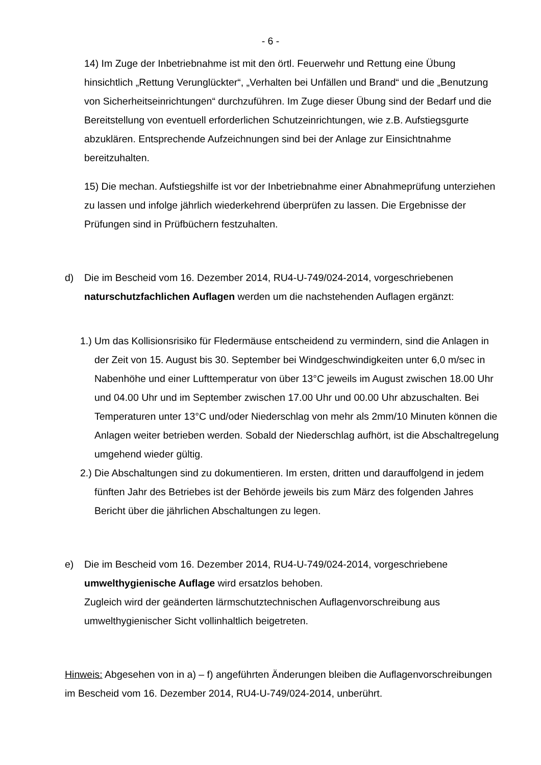- 6 -
14) Im Zuge der Inbetriebnahme ist mit den örtl. Feuerwehr und Rettung eine Übung hinsichtlich „Rettung Verunglückter“, „Verhalten bei Unfällen und Brand“ und die „Benutzung von Sicherheitseinrichtungen“ durchzuführen. Im Zuge dieser Übung sind der Bedarf und die Bereitstellung von eventuell erforderlichen Schutzeinrichtungen, wie z.B. Aufstiegsgurte abzuklären. Entsprechende Aufzeichnungen sind bei der Anlage zur Einsichtnahme bereitzuhalten.
15) Die mechan. Aufstiegshilfe ist vor der Inbetriebnahme einer Abnahmeprüfung unterziehen zu lassen und infolge jährlich wiederkehrend überprüfen zu lassen. Die Ergebnisse der Prüfungen sind in Prüfbüchern festzuhalten.
d) Die im Bescheid vom 16. Dezember 2014, RU4-U-749/024-2014, vorgeschriebenen naturschutzfachlichen Auflagen werden um die nachstehenden Auflagen ergänzt:
1.)
Um das Kollisionsrisiko für Fledermäuse entscheidend zu vermindern, sind die Anlagen in der Zeit von 15. August bis 30. September bei Windgeschwindigkeiten unter 6,0 m/sec in Nabenhöhe und einer Lufttemperatur von über 13°C jeweils im August zwischen 18.00 Uhr und 04.00 Uhr und im September zwischen 17.00 Uhr und 00.00 Uhr abzuschalten. Bei Temperaturen unter 13°C und/oder Niederschlag von mehr als 2mm/10 Minuten können die Anlagen weiter betrieben werden. Sobald der Niederschlag aufhört, ist die Abschaltregelung umgehend wieder gültig.
2.)
Die Abschaltungen sind zu dokumentieren. Im ersten, dritten und darauffolgend in jedem fünften Jahr des Betriebes ist der Behörde jeweils bis zum März des folgenden Jahres Bericht über die jährlichen Abschaltungen zu legen.
e) Die im Bescheid vom 16. Dezember 2014, RU4-U-749/024-2014, vorgeschriebene umwelthygienische Auflage wird ersatzlos behoben.
Zugleich wird der geänderten lärmschutztechnischen Auflagenvorschreibung aus umwelthygienischer Sicht vollinhaltlich beigetreten.
Hinweis: Abgesehen von in a) – f) angeführten Änderungen bleiben die Auflagenvorschreibungen im Bescheid vom 16. Dezember 2014, RU4-U-749/024-2014, unberührt.